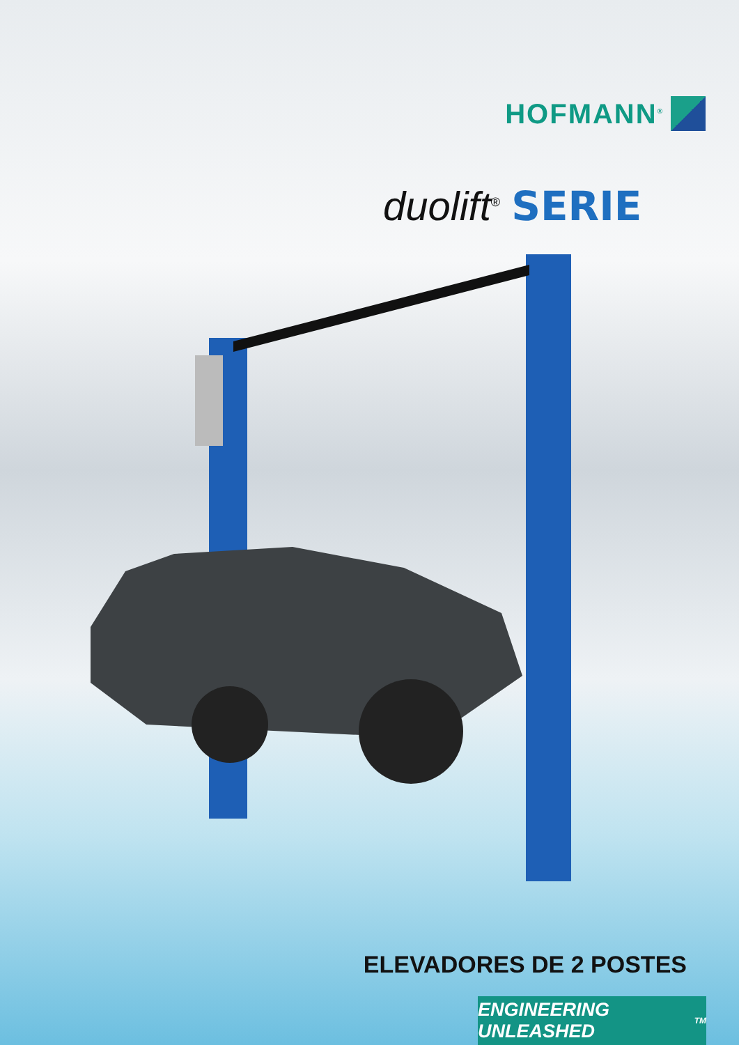HOFMANN<sup>®</sup>
duolift<sup>®</sup> SERIE
ELEVADORES DE 2 POSTES
ENGINEERING UNLEASHED<sup>TM</sup>